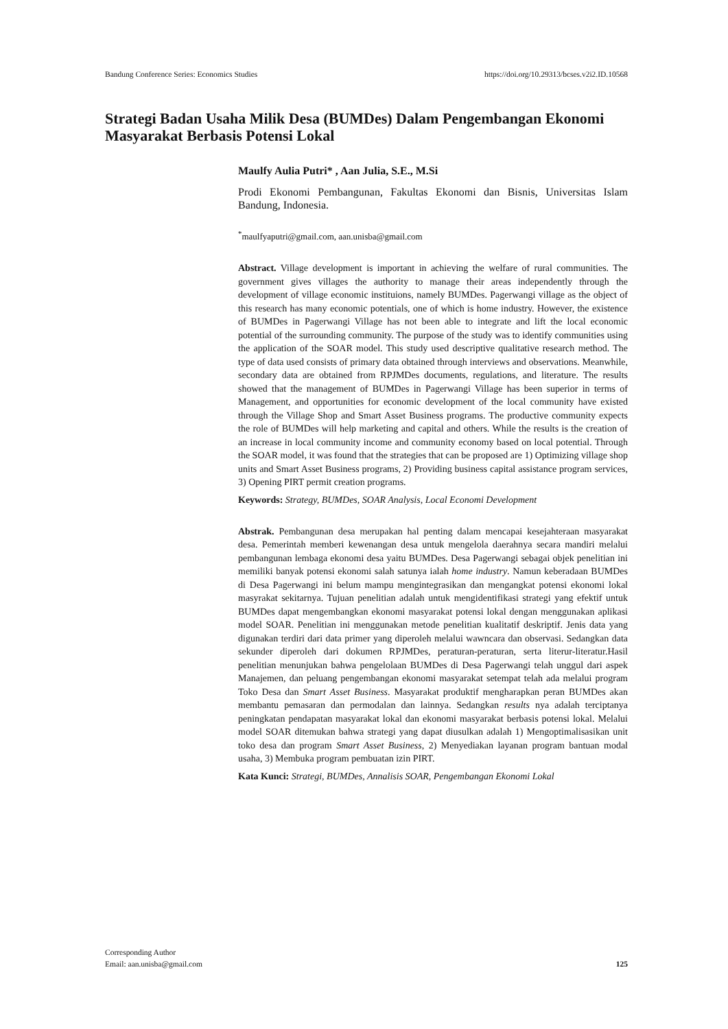Bandung Conference Series: Economics Studies https://doi.org/10.29313/bcses.v2i2.ID.10568
Strategi Badan Usaha Milik Desa (BUMDes) Dalam Pengembangan Ekonomi Masyarakat Berbasis Potensi Lokal
Maulfy Aulia Putri* , Aan Julia, S.E., M.Si
Prodi Ekonomi Pembangunan, Fakultas Ekonomi dan Bisnis, Universitas Islam Bandung, Indonesia.
<sup>*</sup> maulfyaputri@gmail.com, aan.unisba@gmail.com
Abstract. Village development is important in achieving the welfare of rural communities. The government gives villages the authority to manage their areas independently through the development of village economic instituions, namely BUMDes. Pagerwangi village as the object of this research has many economic potentials, one of which is home industry. However, the existence of BUMDes in Pagerwangi Village has not been able to integrate and lift the local economic potential of the surrounding community. The purpose of the study was to identify communities using the application of the SOAR model. This study used descriptive qualitative research method. The type of data used consists of primary data obtained through interviews and observations. Meanwhile, secondary data are obtained from RPJMDes documents, regulations, and literature. The results showed that the management of BUMDes in Pagerwangi Village has been superior in terms of Management, and opportunities for economic development of the local community have existed through the Village Shop and Smart Asset Business programs. The productive community expects the role of BUMDes will help marketing and capital and others. While the results is the creation of an increase in local community income and community economy based on local potential. Through the SOAR model, it was found that the strategies that can be proposed are 1) Optimizing village shop units and Smart Asset Business programs, 2) Providing business capital assistance program services, 3) Opening PIRT permit creation programs.
Keywords: Strategy, BUMDes, SOAR Analysis, Local Economi Development
Abstrak. Pembangunan desa merupakan hal penting dalam mencapai kesejahteraan masyarakat desa. Pemerintah memberi kewenangan desa untuk mengelola daerahnya secara mandiri melalui pembangunan lembaga ekonomi desa yaitu BUMDes. Desa Pagerwangi sebagai objek penelitian ini memiliki banyak potensi ekonomi salah satunya ialah home industry. Namun keberadaan BUMDes di Desa Pagerwangi ini belum mampu mengintegrasikan dan mengangkat potensi ekonomi lokal masyrakat sekitarnya. Tujuan penelitian adalah untuk mengidentifikasi strategi yang efektif untuk BUMDes dapat mengembangkan ekonomi masyarakat potensi lokal dengan menggunakan aplikasi model SOAR. Penelitian ini menggunakan metode penelitian kualitatif deskriptif. Jenis data yang digunakan terdiri dari data primer yang diperoleh melalui wawncara dan observasi. Sedangkan data sekunder diperoleh dari dokumen RPJMDes, peraturan-peraturan, serta literur-literatur.Hasil penelitian menunjukan bahwa pengelolaan BUMDes di Desa Pagerwangi telah unggul dari aspek Manajemen, dan peluang pengembangan ekonomi masyarakat setempat telah ada melalui program Toko Desa dan Smart Asset Business. Masyarakat produktif mengharapkan peran BUMDes akan membantu pemasaran dan permodalan dan lainnya. Sedangkan results nya adalah terciptanya peningkatan pendapatan masyarakat lokal dan ekonomi masyarakat berbasis potensi lokal. Melalui model SOAR ditemukan bahwa strategi yang dapat diusulkan adalah 1) Mengoptimalisasikan unit toko desa dan program Smart Asset Business, 2) Menyediakan layanan program bantuan modal usaha, 3) Membuka program pembuatan izin PIRT.
Kata Kunci: Strategi, BUMDes, Annalisis SOAR, Pengembangan Ekonomi Lokal
Corresponding Author
Email: aan.unisba@gmail.com
125